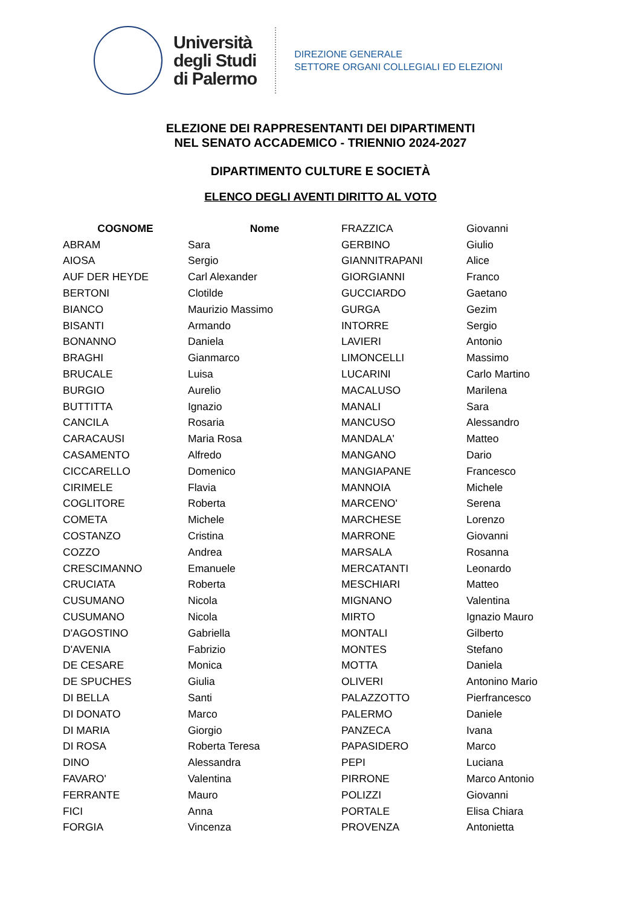Università
degli Studi
di Palermo
DIREZIONE GENERALE
SETTORE ORGANI COLLEGIALI ED ELEZIONI
ELEZIONE DEI RAPPRESENTANTI DEI DIPARTIMENTI
NEL SENATO ACCADEMICO - TRIENNIO 2024-2027
DIPARTIMENTO CULTURE E SOCIETÀ
ELENCO DEGLI AVENTI DIRITTO AL VOTO
| COGNOME | Nome | FRAZZICA | Giovanni |
| ABRAM | Sara | GERBINO | Giulio |
| AIOSA | Sergio | GIANNITRAPANI | Alice |
| AUF DER HEYDE | Carl Alexander | GIORGIANNI | Franco |
| BERTONI | Clotilde | GUCCIARDO | Gaetano |
| BIANCO | Maurizio Massimo | GURGA | Gezim |
| BISANTI | Armando | INTORRE | Sergio |
| BONANNO | Daniela | LAVIERI | Antonio |
| BRAGHI | Gianmarco | LIMONCELLI | Massimo |
| BRUCALE | Luisa | LUCARINI | Carlo Martino |
| BURGIO | Aurelio | MACALUSO | Marilena |
| BUTTITTA | Ignazio | MANALI | Sara |
| CANCILA | Rosaria | MANCUSO | Alessandro |
| CARACAUSI | Maria Rosa | MANDALA' | Matteo |
| CASAMENTO | Alfredo | MANGANO | Dario |
| CICCARELLO | Domenico | MANGIAPANE | Francesco |
| CIRIMELE | Flavia | MANNOIA | Michele |
| COGLITORE | Roberta | MARCENO' | Serena |
| COMETA | Michele | MARCHESE | Lorenzo |
| COSTANZO | Cristina | MARRONE | Giovanni |
| COZZO | Andrea | MARSALA | Rosanna |
| CRESCIMANNO | Emanuele | MERCATANTI | Leonardo |
| CRUCIATA | Roberta | MESCHIARI | Matteo |
| CUSUMANO | Nicola | MIGNANO | Valentina |
| CUSUMANO | Nicola | MIRTO | Ignazio Mauro |
| D'AGOSTINO | Gabriella | MONTALI | Gilberto |
| D'AVENIA | Fabrizio | MONTES | Stefano |
| DE CESARE | Monica | MOTTA | Daniela |
| DE SPUCHES | Giulia | OLIVERI | Antonino Mario |
| DI BELLA | Santi | PALAZZOTTO | Pierfrancesco |
| DI DONATO | Marco | PALERMO | Daniele |
| DI MARIA | Giorgio | PANZECA | Ivana |
| DI ROSA | Roberta Teresa | PAPASIDERO | Marco |
| DINO | Alessandra | PEPI | Luciana |
| FAVARO' | Valentina | PIRRONE | Marco Antonio |
| FERRANTE | Mauro | POLIZZI | Giovanni |
| FICI | Anna | PORTALE | Elisa Chiara |
| FORGIA | Vincenza | PROVENZA | Antonietta |